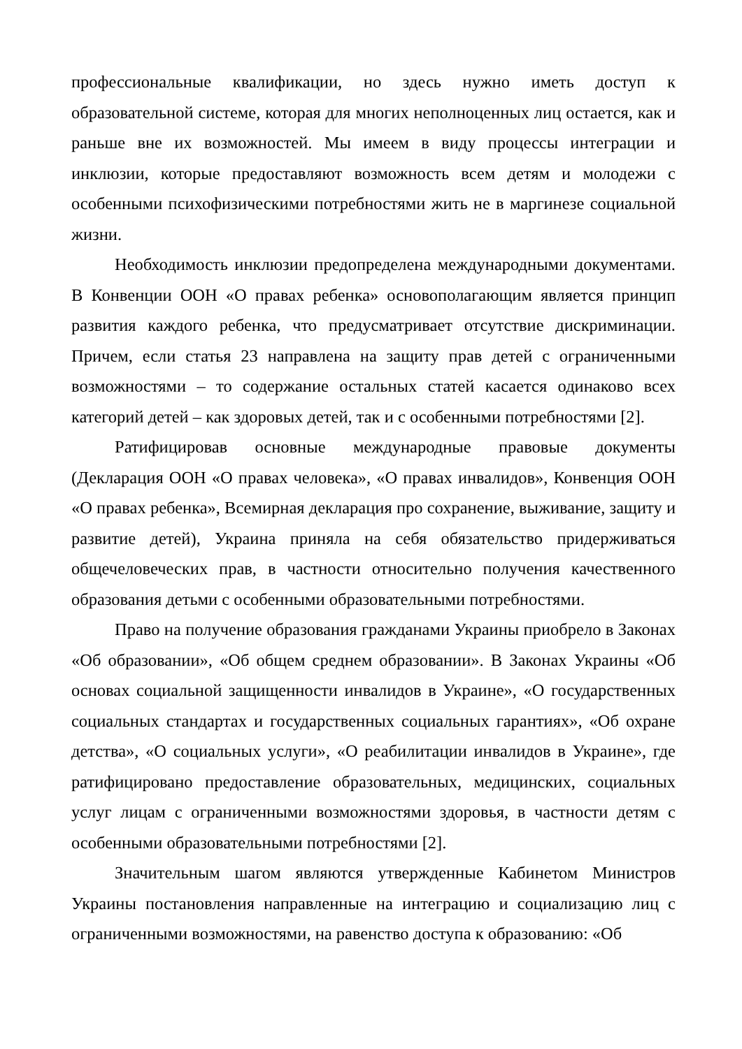профессиональные квалификации, но здесь нужно иметь доступ к образовательной системе, которая для многих неполноценных лиц остается, как и раньше вне их возможностей. Мы имеем в виду процессы интеграции и инклюзии, которые предоставляют возможность всем детям и молодежи с особенными психофизическими потребностями жить не в маргинезе социальной жизни.
Необходимость инклюзии предопределена международными документами. В Конвенции ООН «О правах ребенка» основополагающим является принцип развития каждого ребенка, что предусматривает отсутствие дискриминации. Причем, если статья 23 направлена на защиту прав детей с ограниченными возможностями – то содержание остальных статей касается одинаково всех категорий детей – как здоровых детей, так и с особенными потребностями [2].
Ратифицировав основные международные правовые документы (Декларация ООН «О правах человека», «О правах инвалидов», Конвенция ООН «О правах ребенка», Всемирная декларация про сохранение, выживание, защиту и развитие детей), Украина приняла на себя обязательство придерживаться общечеловеческих прав, в частности относительно получения качественного образования детьми с особенными образовательными потребностями.
Право на получение образования гражданами Украины приобрело в Законах «Об образовании», «Об общем среднем образовании». В Законах Украины «Об основах социальной защищенности инвалидов в Украине», «О государственных социальных стандартах и государственных социальных гарантиях», «Об охране детства», «О социальных услуги», «О реабилитации инвалидов в Украине», где ратифицировано предоставление образовательных, медицинских, социальных услуг лицам с ограниченными возможностями здоровья, в частности детям с особенными образовательными потребностями [2].
Значительным шагом являются утвержденные Кабинетом Министров Украины постановления направленные на интеграцию и социализацию лиц с ограниченными возможностями, на равенство доступа к образованию: «Об